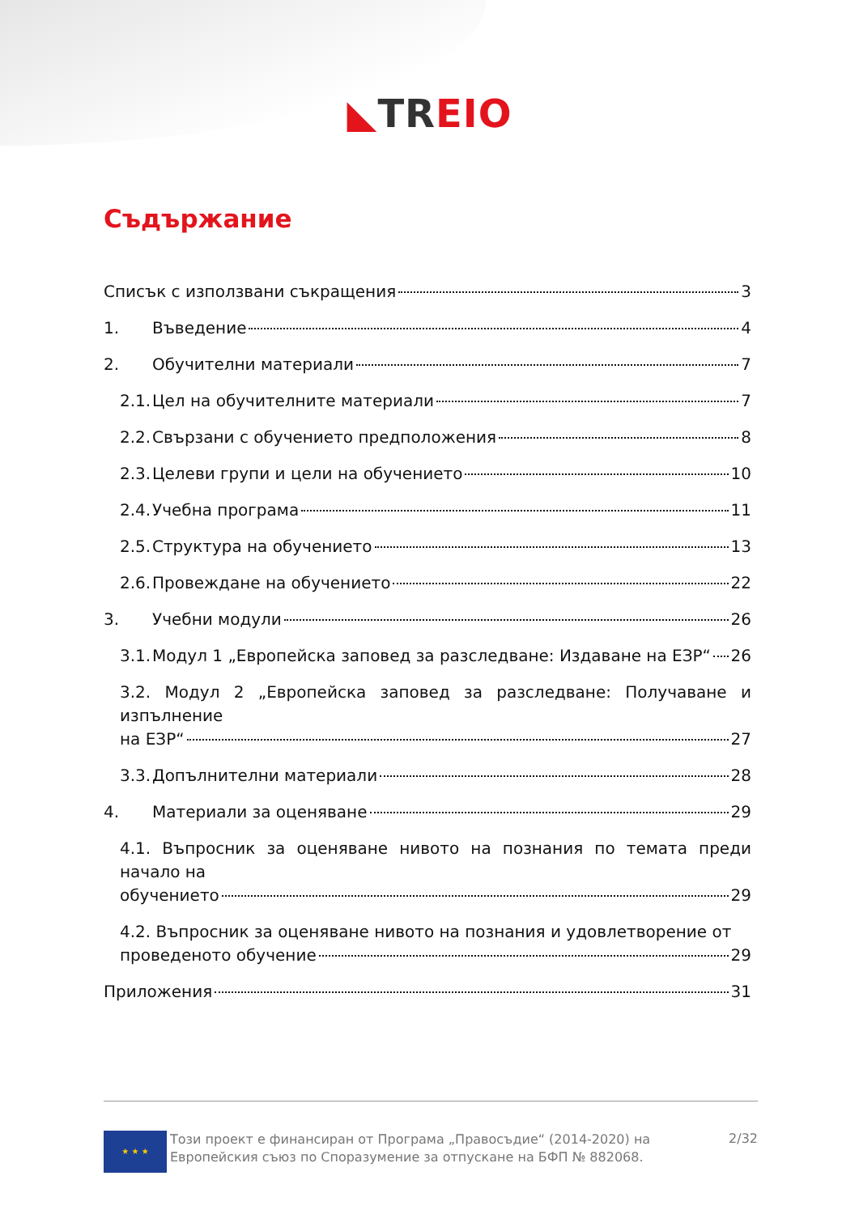◣TR EIO
Съдържание
Списък с използвани съкращения 3
1. Въведение 4
2. Обучителни материали 7
2.1. Цел на обучителните материали 7
2.2. Свързани с обучението предположения 8
2.3. Целеви групи и цели на обучението 10
2.4. Учебна програма 11
2.5. Структура на обучението 13
2.6. Провеждане на обучението 22
3. Учебни модули 26
3.1. Модул 1 „Европейска заповед за разследване: Издаване на ЕЗР“ 26
3.2. Модул 2 „Европейска заповед за разследване: Получаване и изпълнение
на ЕЗР“ 27
3.3. Допълнителни материали 28
4. Материали за оценяване 29
4.1. Въпросник за оценяване нивото на познания по темата преди начало на
обучението 29
4.2. Въпросник за оценяване нивото на познания и удовлетворение от
проведеното обучение 29
Приложения 31
★ ★ ★
Този проект е финансиран от Програма „Правосъдие“ (2014-2020) на Европейския съюз по Споразумение за отпускане на БФП № 882068.
2/32